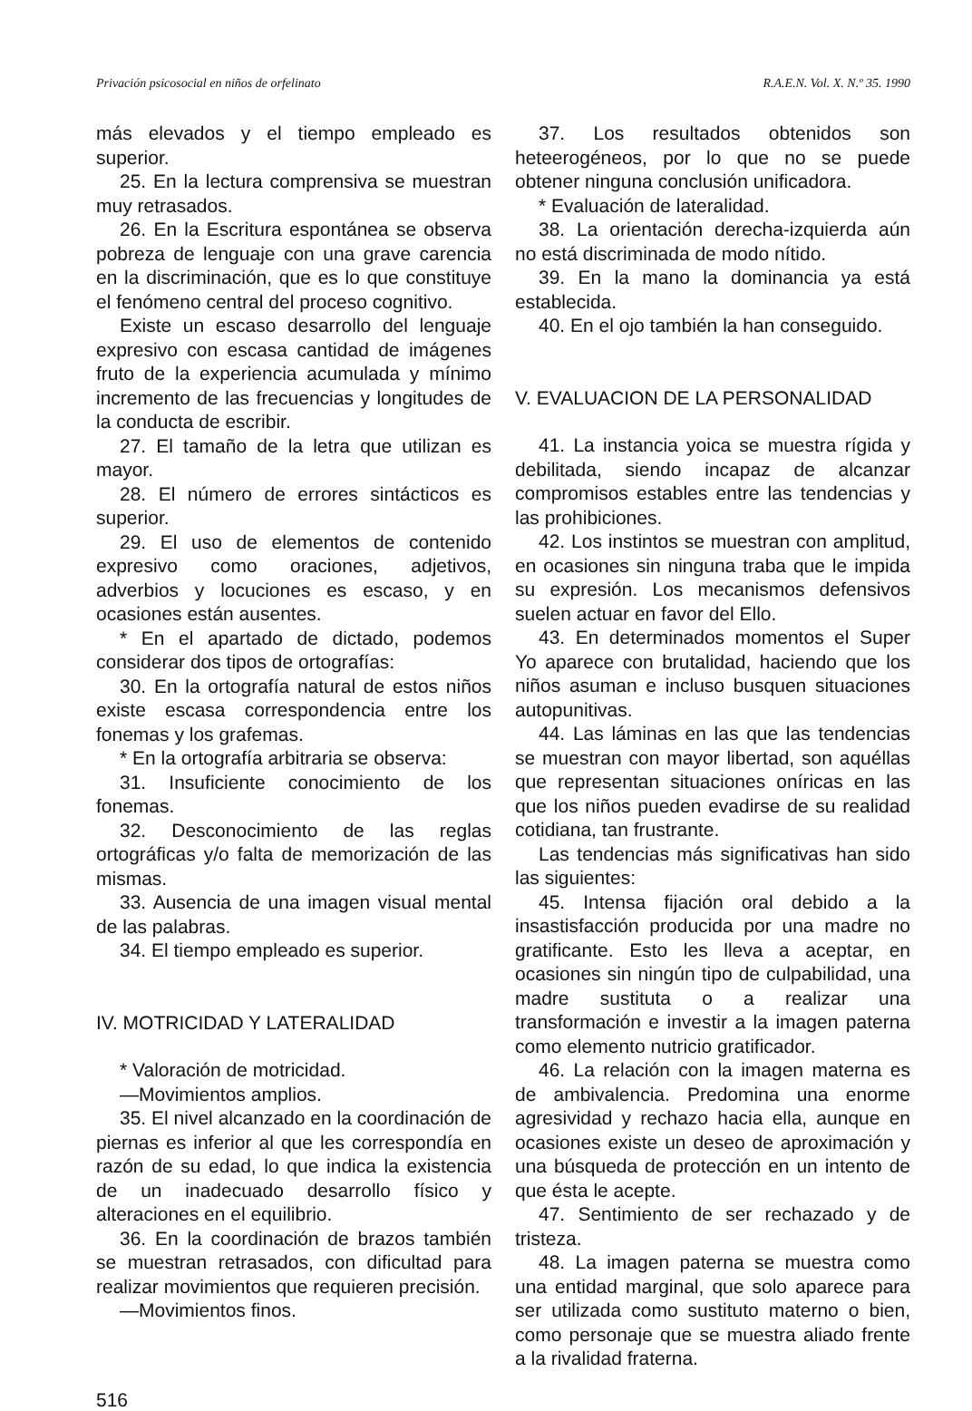Privación psicosocial en niños de orfelinato R.A.E.N. Vol. X. N.º 35. 1990
más elevados y el tiempo empleado es superior.
25. En la lectura comprensiva se muestran muy retrasados.
26. En la Escritura espontánea se observa pobreza de lenguaje con una grave carencia en la discriminación, que es lo que constituye el fenómeno central del proceso cognitivo.
Existe un escaso desarrollo del lenguaje expresivo con escasa cantidad de imágenes fruto de la experiencia acumulada y mínimo incremento de las frecuencias y longitudes de la conducta de escribir.
27. El tamaño de la letra que utilizan es mayor.
28. El número de errores sintácticos es superior.
29. El uso de elementos de contenido expresivo como oraciones, adjetivos, adverbios y locuciones es escaso, y en ocasiones están ausentes.
* En el apartado de dictado, podemos considerar dos tipos de ortografías:
30. En la ortografía natural de estos niños existe escasa correspondencia entre los fonemas y los grafemas.
* En la ortografía arbitraria se observa:
31. Insuficiente conocimiento de los fonemas.
32. Desconocimiento de las reglas ortográficas y/o falta de memorización de las mismas.
33. Ausencia de una imagen visual mental de las palabras.
34. El tiempo empleado es superior.
IV. MOTRICIDAD Y LATERALIDAD
* Valoración de motricidad.
—Movimientos amplios.
35. El nivel alcanzado en la coordinación de piernas es inferior al que les correspondía en razón de su edad, lo que indica la existencia de un inadecuado desarrollo físico y alteraciones en el equilibrio.
36. En la coordinación de brazos también se muestran retrasados, con dificultad para realizar movimientos que requieren precisión.
—Movimientos finos.
37. Los resultados obtenidos son heteerogéneos, por lo que no se puede obtener ninguna conclusión unificadora.
* Evaluación de lateralidad.
38. La orientación derecha-izquierda aún no está discriminada de modo nítido.
39. En la mano la dominancia ya está establecida.
40. En el ojo también la han conseguido.
V. EVALUACION DE LA PERSONALIDAD
41. La instancia yoica se muestra rígida y debilitada, siendo incapaz de alcanzar compromisos estables entre las tendencias y las prohibiciones.
42. Los instintos se muestran con amplitud, en ocasiones sin ninguna traba que le impida su expresión. Los mecanismos defensivos suelen actuar en favor del Ello.
43. En determinados momentos el Super Yo aparece con brutalidad, haciendo que los niños asuman e incluso busquen situaciones autopunitivas.
44. Las láminas en las que las tendencias se muestran con mayor libertad, son aquéllas que representan situaciones oníricas en las que los niños pueden evadirse de su realidad cotidiana, tan frustrante.
Las tendencias más significativas han sido las siguientes:
45. Intensa fijación oral debido a la insastisfacción producida por una madre no gratificante. Esto les lleva a aceptar, en ocasiones sin ningún tipo de culpabilidad, una madre sustituta o a realizar una transformación e investir a la imagen paterna como elemento nutricio gratificador.
46. La relación con la imagen materna es de ambivalencia. Predomina una enorme agresividad y rechazo hacia ella, aunque en ocasiones existe un deseo de aproximación y una búsqueda de protección en un intento de que ésta le acepte.
47. Sentimiento de ser rechazado y de tristeza.
48. La imagen paterna se muestra como una entidad marginal, que solo aparece para ser utilizada como sustituto materno o bien, como personaje que se muestra aliado frente a la rivalidad fraterna.
516